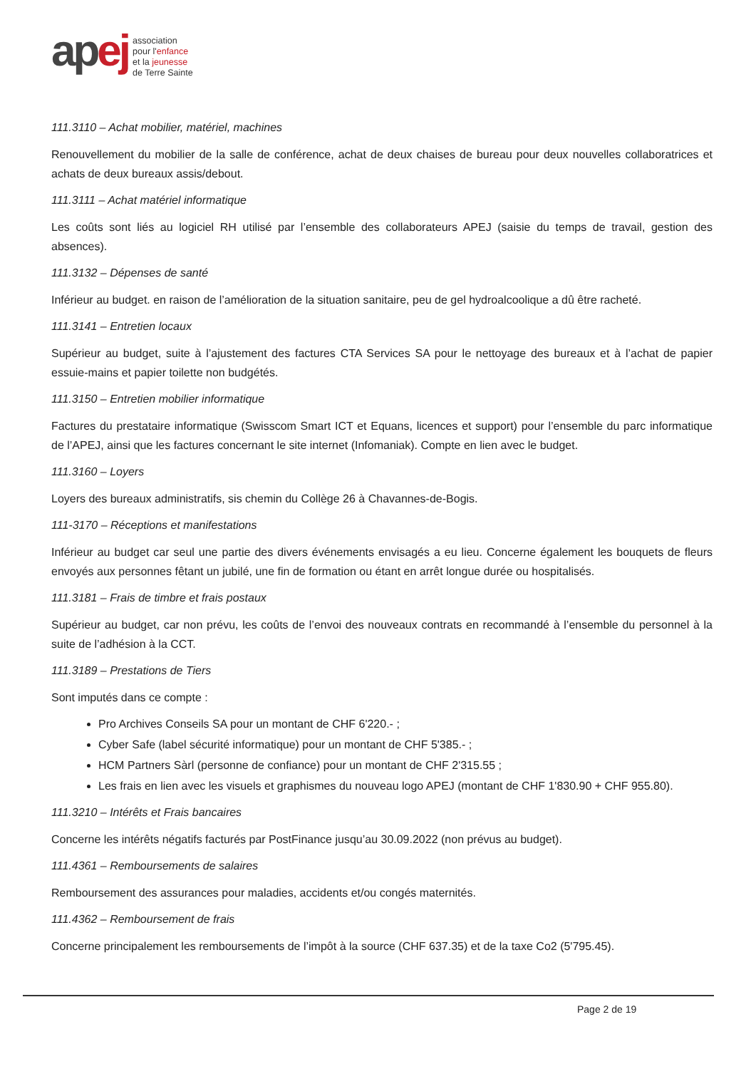apej
association
pour l'enfance
et la jeunesse
de Terre Sainte
111.3110 – Achat mobilier, matériel, machines
Renouvellement du mobilier de la salle de conférence, achat de deux chaises de bureau pour deux nouvelles collaboratrices et achats de deux bureaux assis/debout.
111.3111 – Achat matériel informatique
Les coûts sont liés au logiciel RH utilisé par l’ensemble des collaborateurs APEJ (saisie du temps de travail, gestion des absences).
111.3132 – Dépenses de santé
Inférieur au budget. en raison de l’amélioration de la situation sanitaire, peu de gel hydroalcoolique a dû être racheté.
111.3141 – Entretien locaux
Supérieur au budget, suite à l’ajustement des factures CTA Services SA pour le nettoyage des bureaux et à l’achat de papier essuie-mains et papier toilette non budgétés.
111.3150 – Entretien mobilier informatique
Factures du prestataire informatique (Swisscom Smart ICT et Equans, licences et support) pour l’ensemble du parc informatique de l’APEJ, ainsi que les factures concernant le site internet (Infomaniak). Compte en lien avec le budget.
111.3160 – Loyers
Loyers des bureaux administratifs, sis chemin du Collège 26 à Chavannes-de-Bogis.
111-3170 – Réceptions et manifestations
Inférieur au budget car seul une partie des divers événements envisagés a eu lieu. Concerne également les bouquets de fleurs envoyés aux personnes fêtant un jubilé, une fin de formation ou étant en arrêt longue durée ou hospitalisés.
111.3181 – Frais de timbre et frais postaux
Supérieur au budget, car non prévu, les coûts de l’envoi des nouveaux contrats en recommandé à l’ensemble du personnel à la suite de l’adhésion à la CCT.
111.3189 – Prestations de Tiers
Sont imputés dans ce compte :
Pro Archives Conseils SA pour un montant de CHF 6'220.- ;
Cyber Safe (label sécurité informatique) pour un montant de CHF 5'385.- ;
HCM Partners Sàrl (personne de confiance) pour un montant de CHF 2'315.55 ;
Les frais en lien avec les visuels et graphismes du nouveau logo APEJ (montant de CHF 1'830.90 + CHF 955.80).
111.3210 – Intérêts et Frais bancaires
Concerne les intérêts négatifs facturés par PostFinance jusqu’au 30.09.2022 (non prévus au budget).
111.4361 – Remboursements de salaires
Remboursement des assurances pour maladies, accidents et/ou congés maternités.
111.4362 – Remboursement de frais
Concerne principalement les remboursements de l’impôt à la source (CHF 637.35) et de la taxe Co2 (5'795.45).
Page 2 de 19